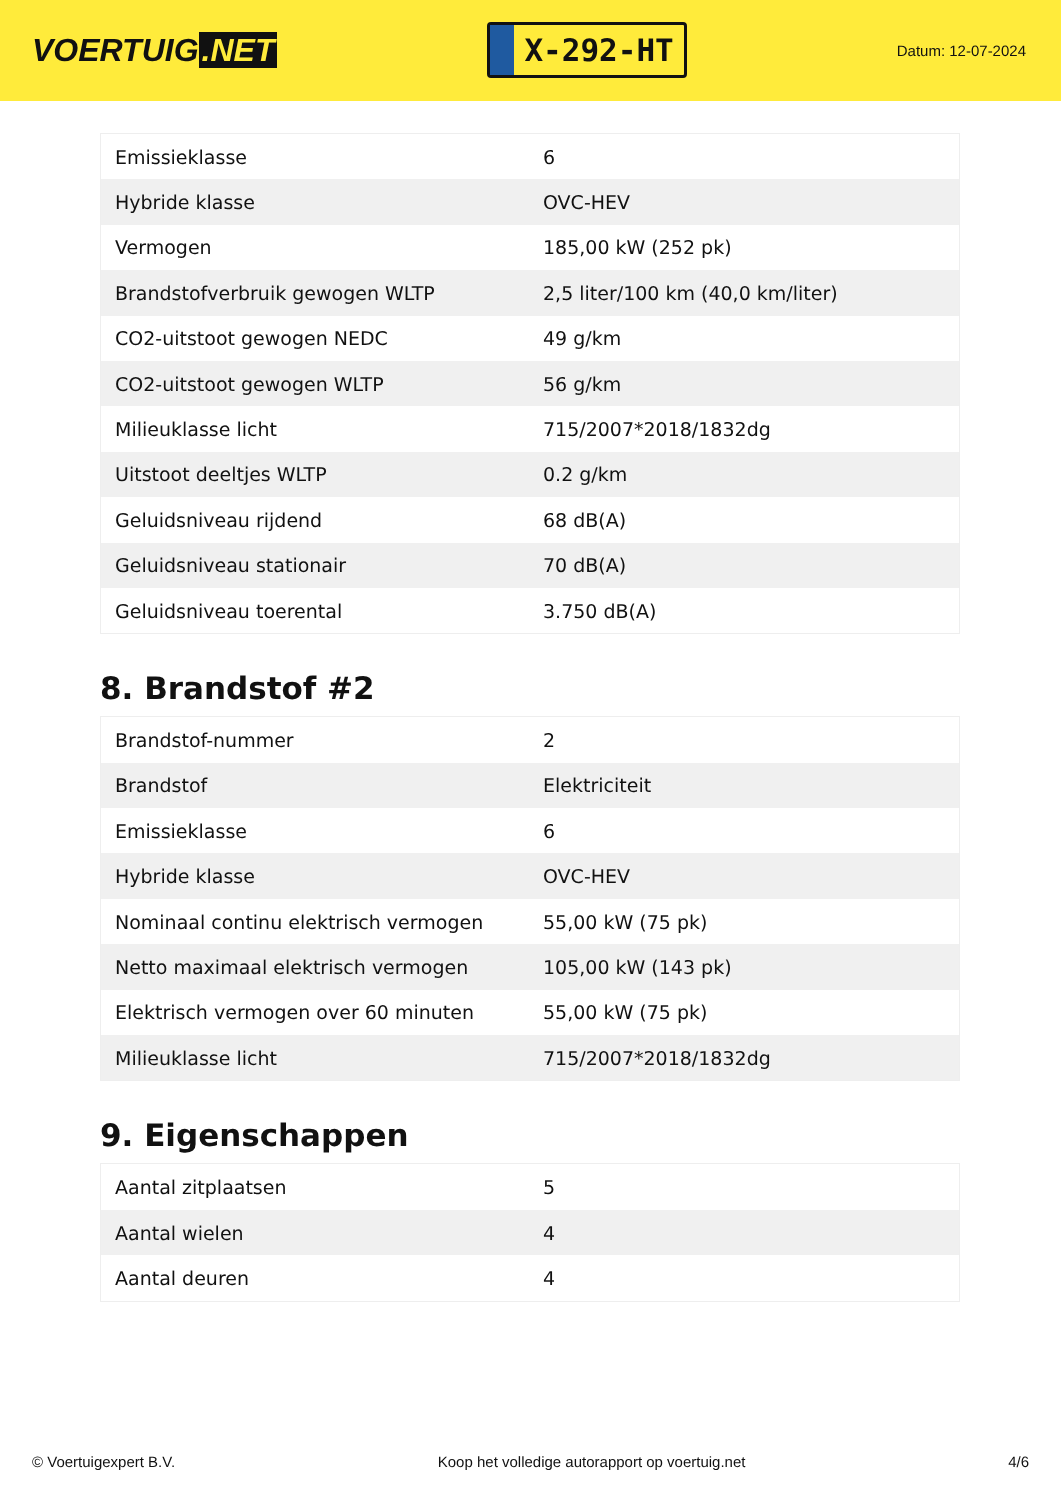VOERTUIG.NET
X-292-HT
Datum: 12-07-2024
| Emissieklasse | 6 |
| Hybride klasse | OVC-HEV |
| Vermogen | 185,00 kW (252 pk) |
| Brandstofverbruik gewogen WLTP | 2,5 liter/100 km (40,0 km/liter) |
| CO2-uitstoot gewogen NEDC | 49 g/km |
| CO2-uitstoot gewogen WLTP | 56 g/km |
| Milieuklasse licht | 715/2007*2018/1832dg |
| Uitstoot deeltjes WLTP | 0.2 g/km |
| Geluidsniveau rijdend | 68 dB(A) |
| Geluidsniveau stationair | 70 dB(A) |
| Geluidsniveau toerental | 3.750 dB(A) |
8. Brandstof #2
| Brandstof-nummer | 2 |
| Brandstof | Elektriciteit |
| Emissieklasse | 6 |
| Hybride klasse | OVC-HEV |
| Nominaal continu elektrisch vermogen | 55,00 kW (75 pk) |
| Netto maximaal elektrisch vermogen | 105,00 kW (143 pk) |
| Elektrisch vermogen over 60 minuten | 55,00 kW (75 pk) |
| Milieuklasse licht | 715/2007*2018/1832dg |
9. Eigenschappen
| Aantal zitplaatsen | 5 |
| Aantal wielen | 4 |
| Aantal deuren | 4 |
© Voertuigexpert B.V. Koop het volledige autorapport op voertuig.net 4/6